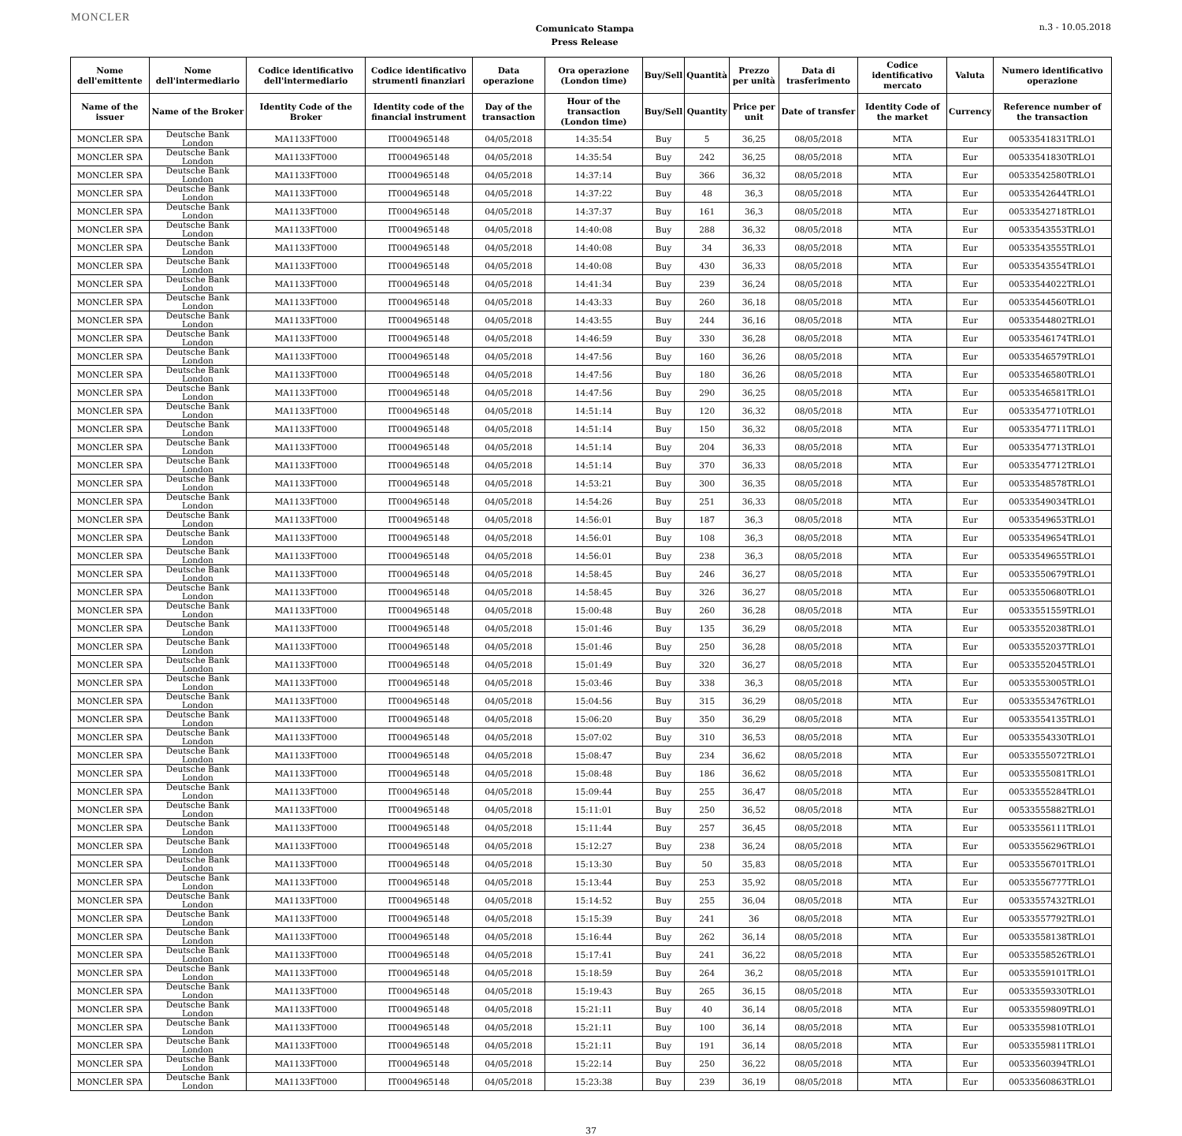MONCLER
Comunicato Stampa
Press Release
n.3 - 10.05.2018
| Nome dell'emittente | Nome dell'intermediario | Codice identificativo dell'intermediario | Codice identificativo strumenti finanziari | Data operazione | Ora operazione (London time) | Buy/Sell | Quantità | Prezzo per unità | Data di trasferimento | Codice identificativo mercato | Valuta | Numero identificativo operazione |
| --- | --- | --- | --- | --- | --- | --- | --- | --- | --- | --- | --- | --- |
| Name of the issuer | Name of the Broker | Identity Code of the Broker | Identity code of the financial instrument | Day of the transaction | Hour of the transaction (London time) | Buy/Sell | Quantity | Price per unit | Date of transfer | Identity Code of the market | Currency | Reference number of the transaction |
| MONCLER SPA | Deutsche Bank London | MA1133FT000 | IT0004965148 | 04/05/2018 | 14:35:54 | Buy | 5 | 36,25 | 08/05/2018 | MTA | Eur | 00533541831TRLO1 |
| MONCLER SPA | Deutsche Bank London | MA1133FT000 | IT0004965148 | 04/05/2018 | 14:35:54 | Buy | 242 | 36,25 | 08/05/2018 | MTA | Eur | 00533541830TRLO1 |
| MONCLER SPA | Deutsche Bank London | MA1133FT000 | IT0004965148 | 04/05/2018 | 14:37:14 | Buy | 366 | 36,32 | 08/05/2018 | MTA | Eur | 00533542580TRLO1 |
| MONCLER SPA | Deutsche Bank London | MA1133FT000 | IT0004965148 | 04/05/2018 | 14:37:22 | Buy | 48 | 36,3 | 08/05/2018 | MTA | Eur | 00533542644TRLO1 |
| MONCLER SPA | Deutsche Bank London | MA1133FT000 | IT0004965148 | 04/05/2018 | 14:37:37 | Buy | 161 | 36,3 | 08/05/2018 | MTA | Eur | 00533542718TRLO1 |
| MONCLER SPA | Deutsche Bank London | MA1133FT000 | IT0004965148 | 04/05/2018 | 14:40:08 | Buy | 288 | 36,32 | 08/05/2018 | MTA | Eur | 00533543553TRLO1 |
| MONCLER SPA | Deutsche Bank London | MA1133FT000 | IT0004965148 | 04/05/2018 | 14:40:08 | Buy | 34 | 36,33 | 08/05/2018 | MTA | Eur | 00533543555TRLO1 |
| MONCLER SPA | Deutsche Bank London | MA1133FT000 | IT0004965148 | 04/05/2018 | 14:40:08 | Buy | 430 | 36,33 | 08/05/2018 | MTA | Eur | 00533543554TRLO1 |
| MONCLER SPA | Deutsche Bank London | MA1133FT000 | IT0004965148 | 04/05/2018 | 14:41:34 | Buy | 239 | 36,24 | 08/05/2018 | MTA | Eur | 00533544022TRLO1 |
| MONCLER SPA | Deutsche Bank London | MA1133FT000 | IT0004965148 | 04/05/2018 | 14:43:33 | Buy | 260 | 36,18 | 08/05/2018 | MTA | Eur | 00533544560TRLO1 |
| MONCLER SPA | Deutsche Bank London | MA1133FT000 | IT0004965148 | 04/05/2018 | 14:43:55 | Buy | 244 | 36,16 | 08/05/2018 | MTA | Eur | 00533544802TRLO1 |
| MONCLER SPA | Deutsche Bank London | MA1133FT000 | IT0004965148 | 04/05/2018 | 14:46:59 | Buy | 330 | 36,28 | 08/05/2018 | MTA | Eur | 00533546174TRLO1 |
| MONCLER SPA | Deutsche Bank London | MA1133FT000 | IT0004965148 | 04/05/2018 | 14:47:56 | Buy | 160 | 36,26 | 08/05/2018 | MTA | Eur | 00533546579TRLO1 |
| MONCLER SPA | Deutsche Bank London | MA1133FT000 | IT0004965148 | 04/05/2018 | 14:47:56 | Buy | 180 | 36,26 | 08/05/2018 | MTA | Eur | 00533546580TRLO1 |
| MONCLER SPA | Deutsche Bank London | MA1133FT000 | IT0004965148 | 04/05/2018 | 14:47:56 | Buy | 290 | 36,25 | 08/05/2018 | MTA | Eur | 00533546581TRLO1 |
| MONCLER SPA | Deutsche Bank London | MA1133FT000 | IT0004965148 | 04/05/2018 | 14:51:14 | Buy | 120 | 36,32 | 08/05/2018 | MTA | Eur | 00533547710TRLO1 |
| MONCLER SPA | Deutsche Bank London | MA1133FT000 | IT0004965148 | 04/05/2018 | 14:51:14 | Buy | 150 | 36,32 | 08/05/2018 | MTA | Eur | 00533547711TRLO1 |
| MONCLER SPA | Deutsche Bank London | MA1133FT000 | IT0004965148 | 04/05/2018 | 14:51:14 | Buy | 204 | 36,33 | 08/05/2018 | MTA | Eur | 00533547713TRLO1 |
| MONCLER SPA | Deutsche Bank London | MA1133FT000 | IT0004965148 | 04/05/2018 | 14:51:14 | Buy | 370 | 36,33 | 08/05/2018 | MTA | Eur | 00533547712TRLO1 |
| MONCLER SPA | Deutsche Bank London | MA1133FT000 | IT0004965148 | 04/05/2018 | 14:53:21 | Buy | 300 | 36,35 | 08/05/2018 | MTA | Eur | 00533548578TRLO1 |
| MONCLER SPA | Deutsche Bank London | MA1133FT000 | IT0004965148 | 04/05/2018 | 14:54:26 | Buy | 251 | 36,33 | 08/05/2018 | MTA | Eur | 00533549034TRLO1 |
| MONCLER SPA | Deutsche Bank London | MA1133FT000 | IT0004965148 | 04/05/2018 | 14:56:01 | Buy | 187 | 36,3 | 08/05/2018 | MTA | Eur | 00533549653TRLO1 |
| MONCLER SPA | Deutsche Bank London | MA1133FT000 | IT0004965148 | 04/05/2018 | 14:56:01 | Buy | 108 | 36,3 | 08/05/2018 | MTA | Eur | 00533549654TRLO1 |
| MONCLER SPA | Deutsche Bank London | MA1133FT000 | IT0004965148 | 04/05/2018 | 14:56:01 | Buy | 238 | 36,3 | 08/05/2018 | MTA | Eur | 00533549655TRLO1 |
| MONCLER SPA | Deutsche Bank London | MA1133FT000 | IT0004965148 | 04/05/2018 | 14:58:45 | Buy | 246 | 36,27 | 08/05/2018 | MTA | Eur | 00533550679TRLO1 |
| MONCLER SPA | Deutsche Bank London | MA1133FT000 | IT0004965148 | 04/05/2018 | 14:58:45 | Buy | 326 | 36,27 | 08/05/2018 | MTA | Eur | 00533550680TRLO1 |
| MONCLER SPA | Deutsche Bank London | MA1133FT000 | IT0004965148 | 04/05/2018 | 15:00:48 | Buy | 260 | 36,28 | 08/05/2018 | MTA | Eur | 00533551559TRLO1 |
| MONCLER SPA | Deutsche Bank London | MA1133FT000 | IT0004965148 | 04/05/2018 | 15:01:46 | Buy | 135 | 36,29 | 08/05/2018 | MTA | Eur | 00533552038TRLO1 |
| MONCLER SPA | Deutsche Bank London | MA1133FT000 | IT0004965148 | 04/05/2018 | 15:01:46 | Buy | 250 | 36,28 | 08/05/2018 | MTA | Eur | 00533552037TRLO1 |
| MONCLER SPA | Deutsche Bank London | MA1133FT000 | IT0004965148 | 04/05/2018 | 15:01:49 | Buy | 320 | 36,27 | 08/05/2018 | MTA | Eur | 00533552045TRLO1 |
| MONCLER SPA | Deutsche Bank London | MA1133FT000 | IT0004965148 | 04/05/2018 | 15:03:46 | Buy | 338 | 36,3 | 08/05/2018 | MTA | Eur | 00533553005TRLO1 |
| MONCLER SPA | Deutsche Bank London | MA1133FT000 | IT0004965148 | 04/05/2018 | 15:04:56 | Buy | 315 | 36,29 | 08/05/2018 | MTA | Eur | 00533553476TRLO1 |
| MONCLER SPA | Deutsche Bank London | MA1133FT000 | IT0004965148 | 04/05/2018 | 15:06:20 | Buy | 350 | 36,29 | 08/05/2018 | MTA | Eur | 00533554135TRLO1 |
| MONCLER SPA | Deutsche Bank London | MA1133FT000 | IT0004965148 | 04/05/2018 | 15:07:02 | Buy | 310 | 36,53 | 08/05/2018 | MTA | Eur | 00533554330TRLO1 |
| MONCLER SPA | Deutsche Bank London | MA1133FT000 | IT0004965148 | 04/05/2018 | 15:08:47 | Buy | 234 | 36,62 | 08/05/2018 | MTA | Eur | 00533555072TRLO1 |
| MONCLER SPA | Deutsche Bank London | MA1133FT000 | IT0004965148 | 04/05/2018 | 15:08:48 | Buy | 186 | 36,62 | 08/05/2018 | MTA | Eur | 00533555081TRLO1 |
| MONCLER SPA | Deutsche Bank London | MA1133FT000 | IT0004965148 | 04/05/2018 | 15:09:44 | Buy | 255 | 36,47 | 08/05/2018 | MTA | Eur | 00533555284TRLO1 |
| MONCLER SPA | Deutsche Bank London | MA1133FT000 | IT0004965148 | 04/05/2018 | 15:11:01 | Buy | 250 | 36,52 | 08/05/2018 | MTA | Eur | 00533555882TRLO1 |
| MONCLER SPA | Deutsche Bank London | MA1133FT000 | IT0004965148 | 04/05/2018 | 15:11:44 | Buy | 257 | 36,45 | 08/05/2018 | MTA | Eur | 00533556111TRLO1 |
| MONCLER SPA | Deutsche Bank London | MA1133FT000 | IT0004965148 | 04/05/2018 | 15:12:27 | Buy | 238 | 36,24 | 08/05/2018 | MTA | Eur | 00533556296TRLO1 |
| MONCLER SPA | Deutsche Bank London | MA1133FT000 | IT0004965148 | 04/05/2018 | 15:13:30 | Buy | 50 | 35,83 | 08/05/2018 | MTA | Eur | 00533556701TRLO1 |
| MONCLER SPA | Deutsche Bank London | MA1133FT000 | IT0004965148 | 04/05/2018 | 15:13:44 | Buy | 253 | 35,92 | 08/05/2018 | MTA | Eur | 00533556777TRLO1 |
| MONCLER SPA | Deutsche Bank London | MA1133FT000 | IT0004965148 | 04/05/2018 | 15:14:52 | Buy | 255 | 36,04 | 08/05/2018 | MTA | Eur | 00533557432TRLO1 |
| MONCLER SPA | Deutsche Bank London | MA1133FT000 | IT0004965148 | 04/05/2018 | 15:15:39 | Buy | 241 | 36 | 08/05/2018 | MTA | Eur | 00533557792TRLO1 |
| MONCLER SPA | Deutsche Bank London | MA1133FT000 | IT0004965148 | 04/05/2018 | 15:16:44 | Buy | 262 | 36,14 | 08/05/2018 | MTA | Eur | 00533558138TRLO1 |
| MONCLER SPA | Deutsche Bank London | MA1133FT000 | IT0004965148 | 04/05/2018 | 15:17:41 | Buy | 241 | 36,22 | 08/05/2018 | MTA | Eur | 00533558526TRLO1 |
| MONCLER SPA | Deutsche Bank London | MA1133FT000 | IT0004965148 | 04/05/2018 | 15:18:59 | Buy | 264 | 36,2 | 08/05/2018 | MTA | Eur | 00533559101TRLO1 |
| MONCLER SPA | Deutsche Bank London | MA1133FT000 | IT0004965148 | 04/05/2018 | 15:19:43 | Buy | 265 | 36,15 | 08/05/2018 | MTA | Eur | 00533559330TRLO1 |
| MONCLER SPA | Deutsche Bank London | MA1133FT000 | IT0004965148 | 04/05/2018 | 15:21:11 | Buy | 40 | 36,14 | 08/05/2018 | MTA | Eur | 00533559809TRLO1 |
| MONCLER SPA | Deutsche Bank London | MA1133FT000 | IT0004965148 | 04/05/2018 | 15:21:11 | Buy | 100 | 36,14 | 08/05/2018 | MTA | Eur | 00533559810TRLO1 |
| MONCLER SPA | Deutsche Bank London | MA1133FT000 | IT0004965148 | 04/05/2018 | 15:21:11 | Buy | 191 | 36,14 | 08/05/2018 | MTA | Eur | 00533559811TRLO1 |
| MONCLER SPA | Deutsche Bank London | MA1133FT000 | IT0004965148 | 04/05/2018 | 15:22:14 | Buy | 250 | 36,22 | 08/05/2018 | MTA | Eur | 00533560394TRLO1 |
| MONCLER SPA | Deutsche Bank London | MA1133FT000 | IT0004965148 | 04/05/2018 | 15:23:38 | Buy | 239 | 36,19 | 08/05/2018 | MTA | Eur | 00533560863TRLO1 |
37